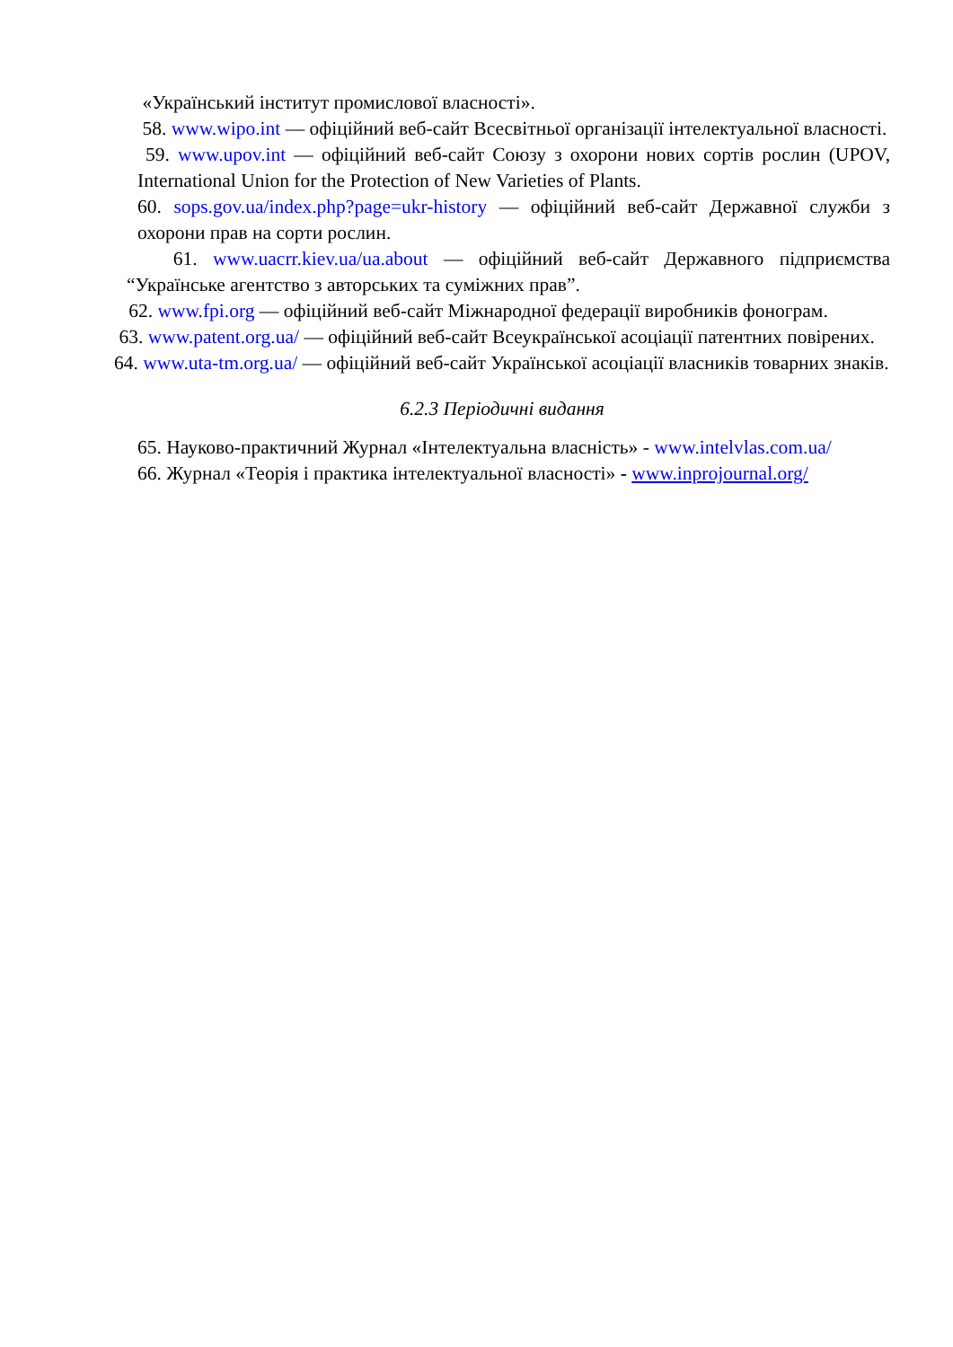«Український інститут промислової власності».
58. www.wipo.int — офіційний веб-сайт Всесвітньої організації інтелектуальної власності.
59. www.upov.int — офіційний веб-сайт Союзу з охорони нових сортів рослин (UPOV, International Union for the Protection of New Varieties of Plants.
60. sops.gov.ua/index.php?page=ukr-history — офіційний веб-сайт Державної служби з охорони прав на сорти рослин.
61. www.uacrr.kiev.ua/ua.about — офіційний веб-сайт Державного підприємства “Українське агентство з авторських та суміжних прав”.
62. www.fpi.org — офіційний веб-сайт Міжнародної федерації виробників фонограм.
63. www.patent.org.ua/ — офіційний веб-сайт Всеукраїнської асоціації патентних повірених.
64. www.uta-tm.org.ua/ — офіційний веб-сайт Української асоціації власників товарних знаків.
6.2.3 Періодичні видання
65. Науково-практичний Журнал «Інтелектуальна власність» - www.intelvlas.com.ua/
66. Журнал «Теорія і практика інтелектуальної власності» - www.inprojournal.org/